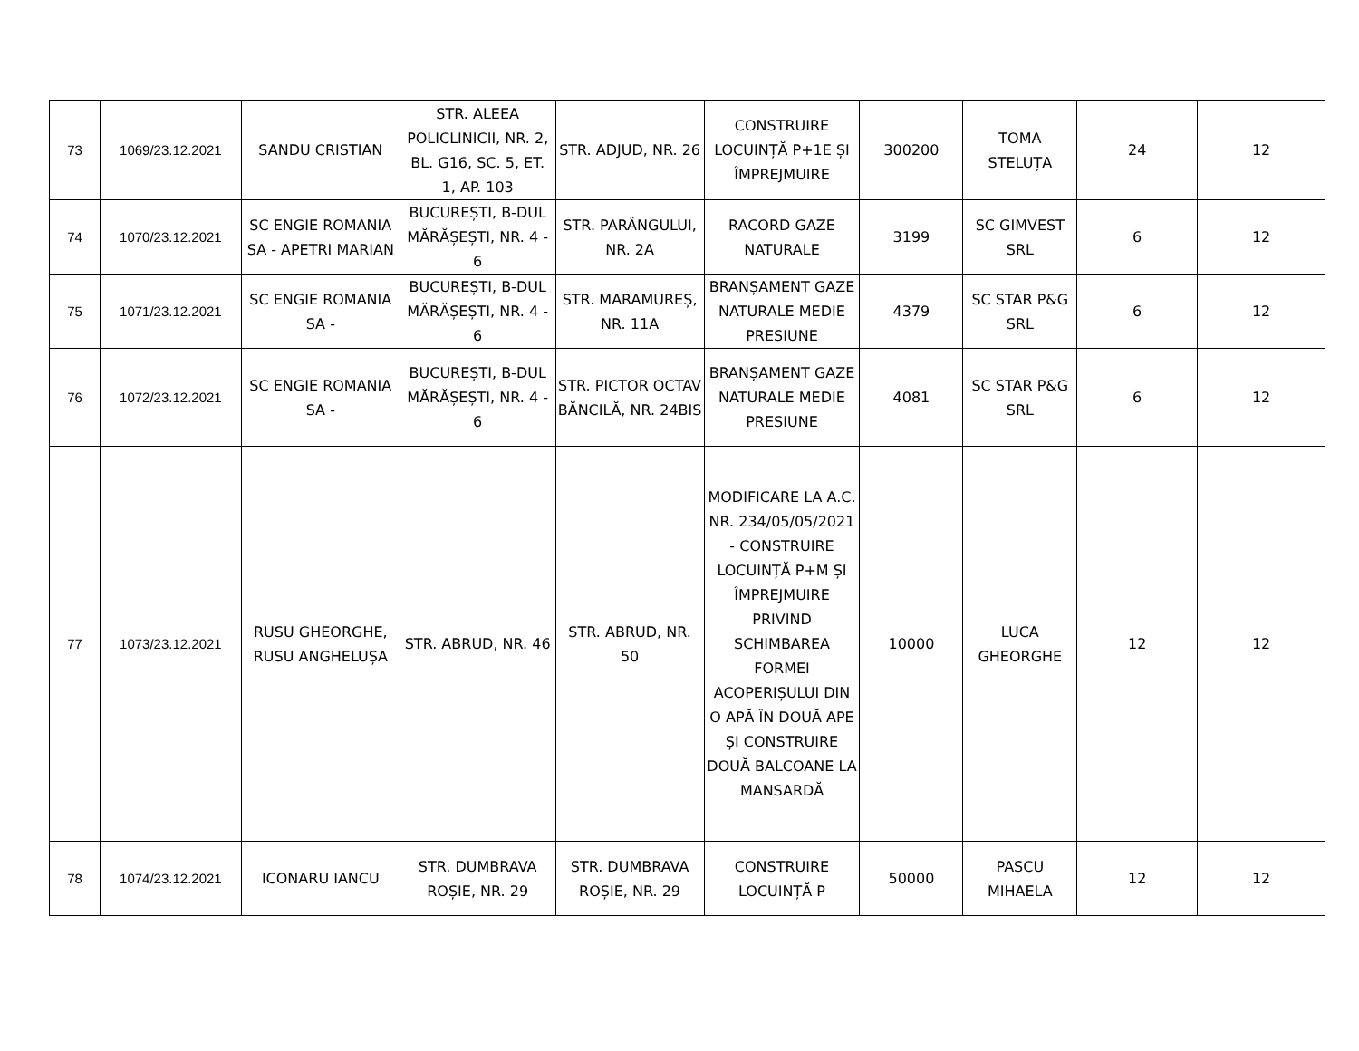| 73 | 1069/23.12.2021 | SANDU CRISTIAN | STR. ALEEA POLICLINICII, NR. 2, BL. G16, SC. 5, ET. 1, AP. 103 | STR. ADJUD, NR. 26 | CONSTRUIRE LOCUINȚĂ P+1E ȘI ÎMPREJMUIRE | 300200 | TOMA STELUȚA | 24 | 12 |
| 74 | 1070/23.12.2021 | SC ENGIE ROMANIA SA - APETRI MARIAN | BUCUREȘTI, B-DUL MĂRĂȘEȘTI, NR. 4 - 6 | STR. PARÂNGULUI, NR. 2A | RACORD GAZE NATURALE | 3199 | SC GIMVEST SRL | 6 | 12 |
| 75 | 1071/23.12.2021 | SC ENGIE ROMANIA SA - | BUCUREȘTI, B-DUL MĂRĂȘEȘTI, NR. 4 - 6 | STR. MARAMUREȘ, NR. 11A | BRANȘAMENT GAZE NATURALE MEDIE PRESIUNE | 4379 | SC STAR P&G SRL | 6 | 12 |
| 76 | 1072/23.12.2021 | SC ENGIE ROMANIA SA - | BUCUREȘTI, B-DUL MĂRĂȘEȘTI, NR. 4 - 6 | STR. PICTOR OCTAV BĂNCILĂ, NR. 24BIS | BRANȘAMENT GAZE NATURALE MEDIE PRESIUNE | 4081 | SC STAR P&G SRL | 6 | 12 |
| 77 | 1073/23.12.2021 | RUSU GHEORGHE, RUSU ANGHELUȘA | STR. ABRUD, NR. 46 | STR. ABRUD, NR. 50 | MODIFICARE LA A.C. NR. 234/05/05/2021 - CONSTRUIRE LOCUINȚĂ P+M ȘI ÎMPREJMUIRE PRIVIND SCHIMBAREA FORMEI ACOPERIȘULUI DIN O APĂ ÎN DOUĂ APE ȘI CONSTRUIRE DOUĂ BALCOANE LA MANSARDĂ | 10000 | LUCA GHEORGHE | 12 | 12 |
| 78 | 1074/23.12.2021 | ICONARU IANCU | STR. DUMBRAVA ROȘIE, NR. 29 | STR. DUMBRAVA ROȘIE, NR. 29 | CONSTRUIRE LOCUINȚĂ P | 50000 | PASCU MIHAELA | 12 | 12 |